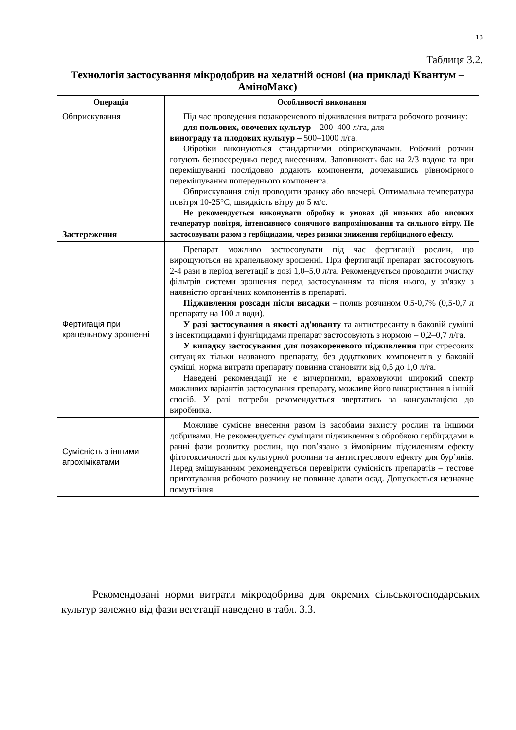13
Таблиця 3.2.
Технологія застосування мікродобрив на хелатній основі (на прикладі Квантум – АміноМакс)
| Операція | Особливості виконання |
| --- | --- |
| Обприскування Застереження | Під час проведення позакореневого підживлення витрата робочого розчину: для польових, овочевих культур – 200–400 л/га, для винограду та плодових культур – 500–1000 л/га. Обробки виконуються стандартними обприскувачами. Робочий розчин готують безпосередньо перед внесенням. Заповнюють бак на 2/3 водою та при перемішуванні послідовно додають компоненти, дочекавшись рівномірного перемішування попереднього компонента. Обприскування слід проводити зранку або ввечері. Оптимальна температура повітря 10-25°C, швидкість вітру до 5 м/с. Не рекомендується виконувати обробку в умовах дії низьких або високих температур повітря, інтенсивного сонячного випромінювання та сильного вітру. Не застосовувати разом з гербіцидами, через ризики зниження гербіцидного ефекту. |
| Фертигація при крапельному зрошенні | Препарат можливо застосовувати під час фертигації рослин, що вирощуються на крапельному зрошенні. При фертигації препарат застосовують 2-4 рази в період вегетації в дозі 1,0–5,0 л/га. Рекомендується проводити очистку фільтрів системи зрошення перед застосуванням та після нього, у зв'язку з наявністю органічних компонентів в препараті. Підживлення розсади після висадки – полив розчином 0,5-0,7% (0,5-0,7 л препарату на 100 л води). У разі застосування в якості ад'юванту та антистресанту в баковій суміші з інсектицидами і фунгіцидами препарат застосовують з нормою – 0,2–0,7 л/га. У випадку застосування для позакореневого підживлення при стресових ситуаціях тільки названого препарату, без додаткових компонентів у баковій суміші, норма витрати препарату повинна становити від 0,5 до 1,0 л/га. Наведені рекомендації не є вичерпними, враховуючи широкий спектр можливих варіантів застосування препарату, можливе його використання в іншій спосіб. У разі потреби рекомендується звертатись за консультацією до виробника. |
| Сумісність з іншими агрохімікатами | Можливе сумісне внесення разом із засобами захисту рослин та іншими добривами. Не рекомендується суміщати підживлення з обробкою гербіцидами в ранні фази розвитку рослин, що пов’язано з ймовірним підсиленням ефекту фітотоксичності для культурної рослини та антистресового ефекту для бур’янів. Перед змішуванням рекомендується перевірити сумісність препаратів – тестове приготування робочого розчину не повинне давати осад. Допускається незначне помутніння. |
Рекомендовані норми витрати мікродобрива для окремих сільськогосподарських культур залежно від фази вегетації наведено в табл. 3.3.